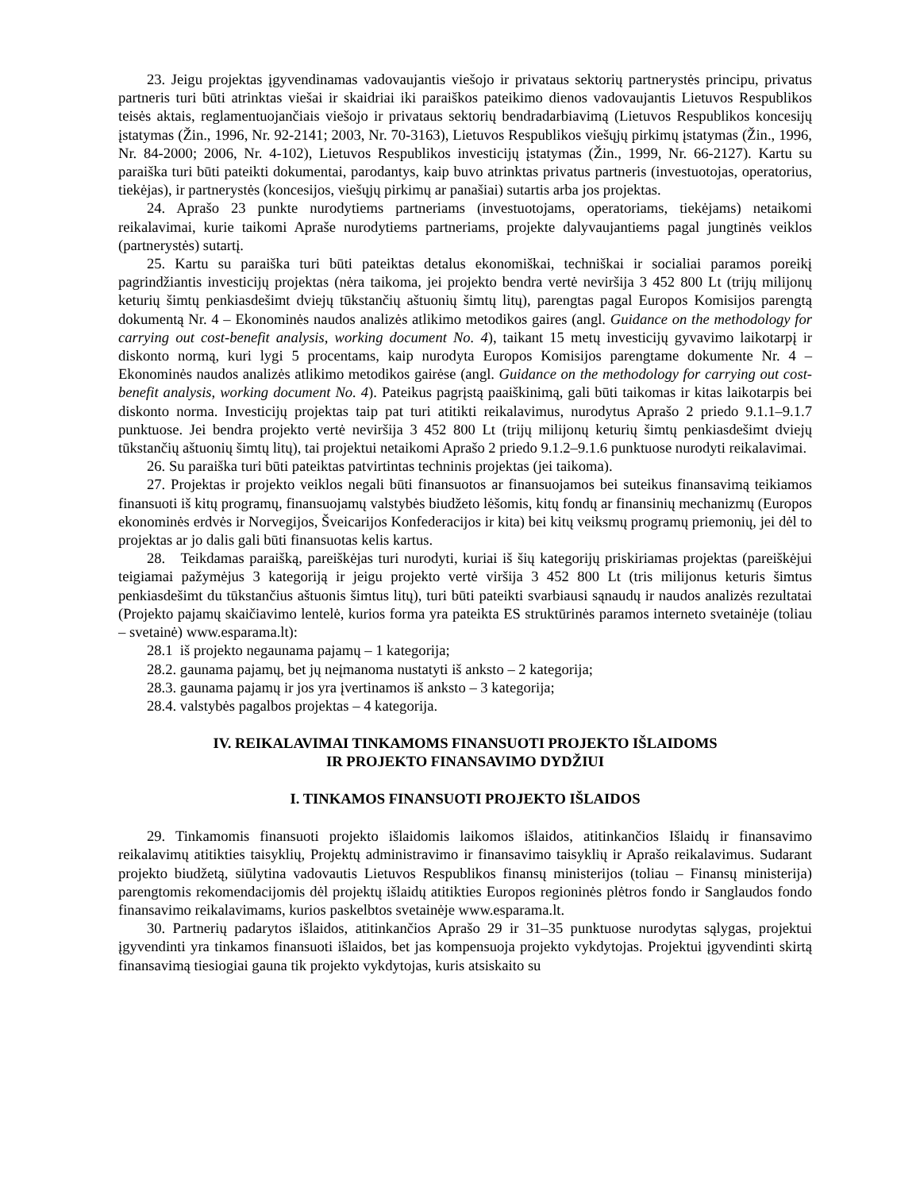23. Jeigu projektas įgyvendinamas vadovaujantis viešojo ir privataus sektorių partnerystės principu, privatus partneris turi būti atrinktas viešai ir skaidriai iki paraiškos pateikimo dienos vadovaujantis Lietuvos Respublikos teisės aktais, reglamentuojančiais viešojo ir privataus sektorių bendradarbiavimą (Lietuvos Respublikos koncesijų įstatymas (Žin., 1996, Nr. 92-2141; 2003, Nr. 70-3163), Lietuvos Respublikos viešųjų pirkimų įstatymas (Žin., 1996, Nr. 84-2000; 2006, Nr. 4-102), Lietuvos Respublikos investicijų įstatymas (Žin., 1999, Nr. 66-2127). Kartu su paraiška turi būti pateikti dokumentai, parodantys, kaip buvo atrinktas privatus partneris (investuotojas, operatorius, tiekėjas), ir partnerystės (koncesijos, viešųjų pirkimų ar panašiai) sutartis arba jos projektas.
24. Aprašo 23 punkte nurodytiems partneriams (investuotojams, operatoriams, tiekėjams) netaikomi reikalavimai, kurie taikomi Apraše nurodytiems partneriams, projekte dalyvaujantiems pagal jungtinės veiklos (partnerystės) sutartį.
25. Kartu su paraiška turi būti pateiktas detalus ekonomiškai, techniškai ir socialiai paramos poreikį pagrindžiantis investicijų projektas (nėra taikoma, jei projekto bendra vertė neviršija 3 452 800 Lt (trijų milijonų keturių šimtų penkiasdešimt dviejų tūkstančių aštuonių šimtų litų), parengtas pagal Europos Komisijos parengtą dokumentą Nr. 4 – Ekonominės naudos analizės atlikimo metodikos gaires (angl. Guidance on the methodology for carrying out cost-benefit analysis, working document No. 4), taikant 15 metų investicijų gyvavimo laikotarpį ir diskonto normą, kuri lygi 5 procentams, kaip nurodyta Europos Komisijos parengtame dokumente Nr. 4 – Ekonominės naudos analizės atlikimo metodikos gairėse (angl. Guidance on the methodology for carrying out cost-benefit analysis, working document No. 4). Pateikus pagrįstą paaiškinimą, gali būti taikomas ir kitas laikotarpis bei diskonto norma. Investicijų projektas taip pat turi atitikti reikalavimus, nurodytus Aprašo 2 priedo 9.1.1–9.1.7 punktuose. Jei bendra projekto vertė neviršija 3 452 800 Lt (trijų milijonų keturių šimtų penkiasdešimt dviejų tūkstančių aštuonių šimtų litų), tai projektui netaikomi Aprašo 2 priedo 9.1.2–9.1.6 punktuose nurodyti reikalavimai.
26. Su paraiška turi būti pateiktas patvirtintas techninis projektas (jei taikoma).
27. Projektas ir projekto veiklos negali būti finansuotos ar finansuojamos bei suteikus finansavimą teikiamos finansuoti iš kitų programų, finansuojamų valstybės biudžeto lėšomis, kitų fondų ar finansinių mechanizmų (Europos ekonominės erdvės ir Norvegijos, Šveicarijos Konfederacijos ir kita) bei kitų veiksmų programų priemonių, jei dėl to projektas ar jo dalis gali būti finansuotas kelis kartus.
28. Teikdamas paraišką, pareiškėjas turi nurodyti, kuriai iš šių kategorijų priskiriamas projektas (pareiškėjui teigiamai pažymėjus 3 kategoriją ir jeigu projekto vertė viršija 3 452 800 Lt (tris milijonus keturis šimtus penkiasdešimt du tūkstančius aštuonis šimtus litų), turi būti pateikti svarbiausi sąnaudų ir naudos analizės rezultatai (Projekto pajamų skaičiavimo lentelė, kurios forma yra pateikta ES struktūrinės paramos interneto svetainėje (toliau – svetainė) www.esparama.lt):
28.1 iš projekto negaunama pajamų – 1 kategorija;
28.2. gaunama pajamų, bet jų neįmanoma nustatyti iš anksto – 2 kategorija;
28.3. gaunama pajamų ir jos yra įvertinamos iš anksto – 3 kategorija;
28.4. valstybės pagalbos projektas – 4 kategorija.
IV. REIKALAVIMAI TINKAMOMS FINANSUOTI PROJEKTO IŠLAIDOMS
IR PROJEKTO FINANSAVIMO DYDŽIUI
I. TINKAMOS FINANSUOTI PROJEKTO IŠLAIDOS
29. Tinkamomis finansuoti projekto išlaidomis laikomos išlaidos, atitinkančios Išlaidų ir finansavimo reikalavimų atitikties taisyklių, Projektų administravimo ir finansavimo taisyklių ir Aprašo reikalavimus. Sudarant projekto biudžetą, siūlytina vadovautis Lietuvos Respublikos finansų ministerijos (toliau – Finansų ministerija) parengtomis rekomendacijomis dėl projektų išlaidų atitikties Europos regioninės plėtros fondo ir Sanglaudos fondo finansavimo reikalavimams, kurios paskelbtos svetainėje www.esparama.lt.
30. Partnerių padarytos išlaidos, atitinkančios Aprašo 29 ir 31–35 punktuose nurodytas sąlygas, projektui įgyvendinti yra tinkamos finansuoti išlaidos, bet jas kompensuoja projekto vykdytojas. Projektui įgyvendinti skirtą finansavimą tiesiogiai gauna tik projekto vykdytojas, kuris atsiskaito su